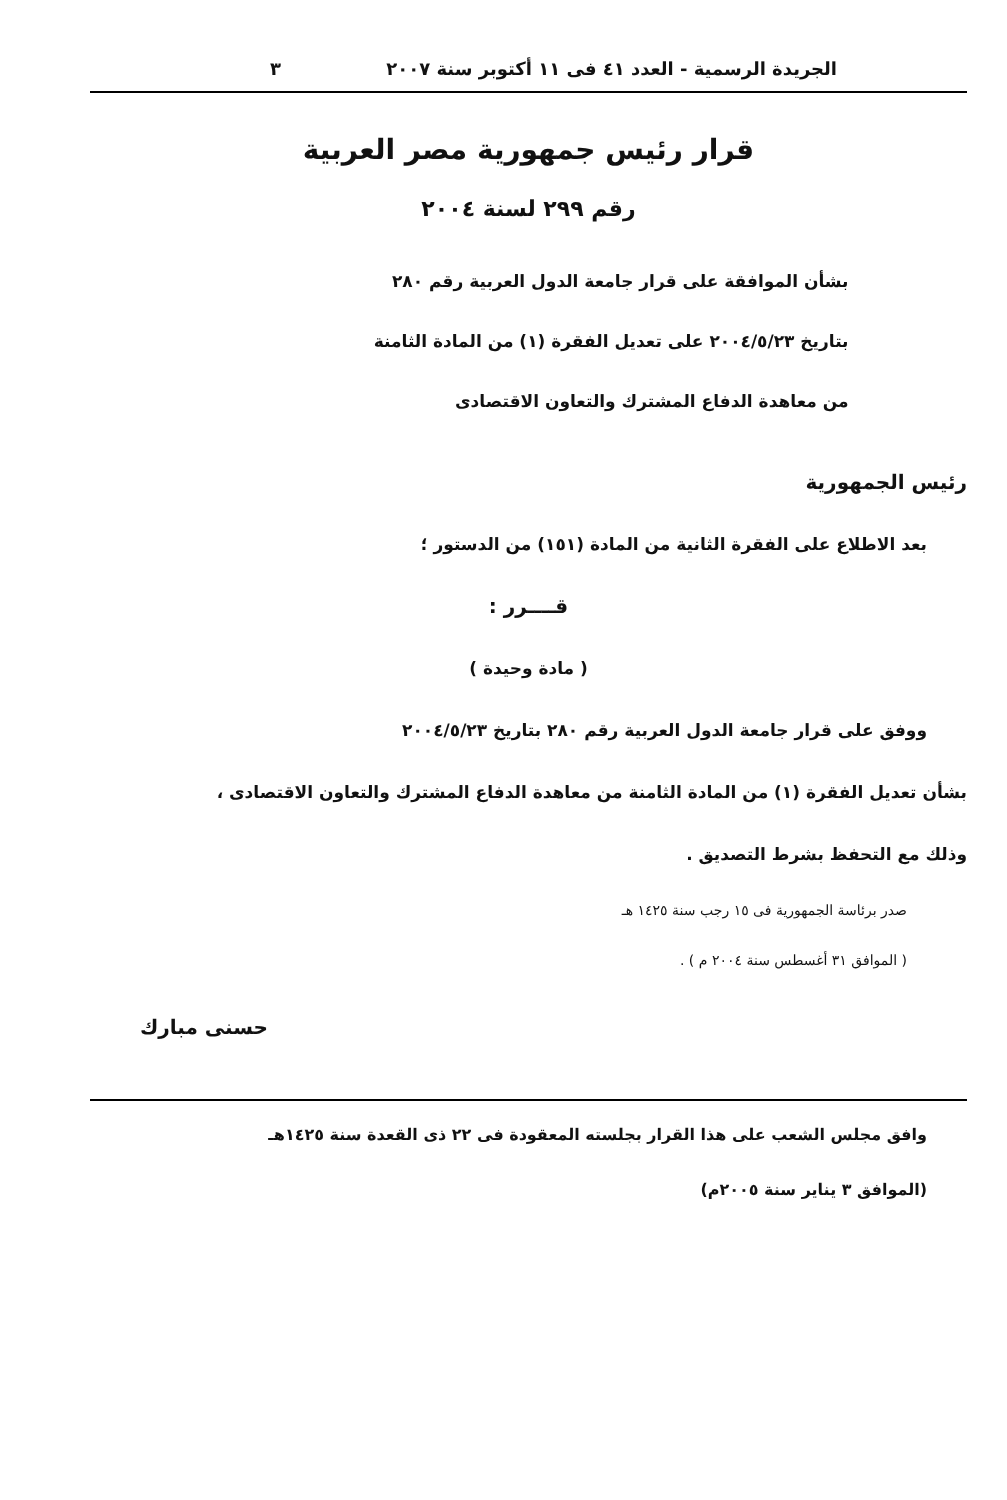الجريدة الرسمية - العدد ٤١ فى ١١ أكتوبر سنة ٢٠٠٧ ٣
قرار رئيس جمهورية مصر العربية
رقم ٢٩٩ لسنة ٢٠٠٤
بشأن الموافقة على قرار جامعة الدول العربية رقم ٢٨٠
بتاريخ ٢٠٠٤/٥/٢٣ على تعديل الفقرة (١) من المادة الثامنة
من معاهدة الدفاع المشترك والتعاون الاقتصادى
رئيس الجمهورية
بعد الاطلاع على الفقرة الثانية من المادة (١٥١) من الدستور ؛
قــــرر :
( مادة وحيدة )
ووفق على قرار جامعة الدول العربية رقم ٢٨٠ بتاريخ ٢٠٠٤/٥/٢٣
بشأن تعديل الفقرة (١) من المادة الثامنة من معاهدة الدفاع المشترك والتعاون الاقتصادى ،
وذلك مع التحفظ بشرط التصديق .
صدر برئاسة الجمهورية فى ١٥ رجب سنة ١٤٢٥ هـ
( الموافق ٣١ أغسطس سنة ٢٠٠٤ م ) .
حسنى مبارك
وافق مجلس الشعب على هذا القرار بجلسته المعقودة فى ٢٢ ذى القعدة سنة ١٤٢٥هـ
(الموافق ٣ يناير سنة ٢٠٠٥م)